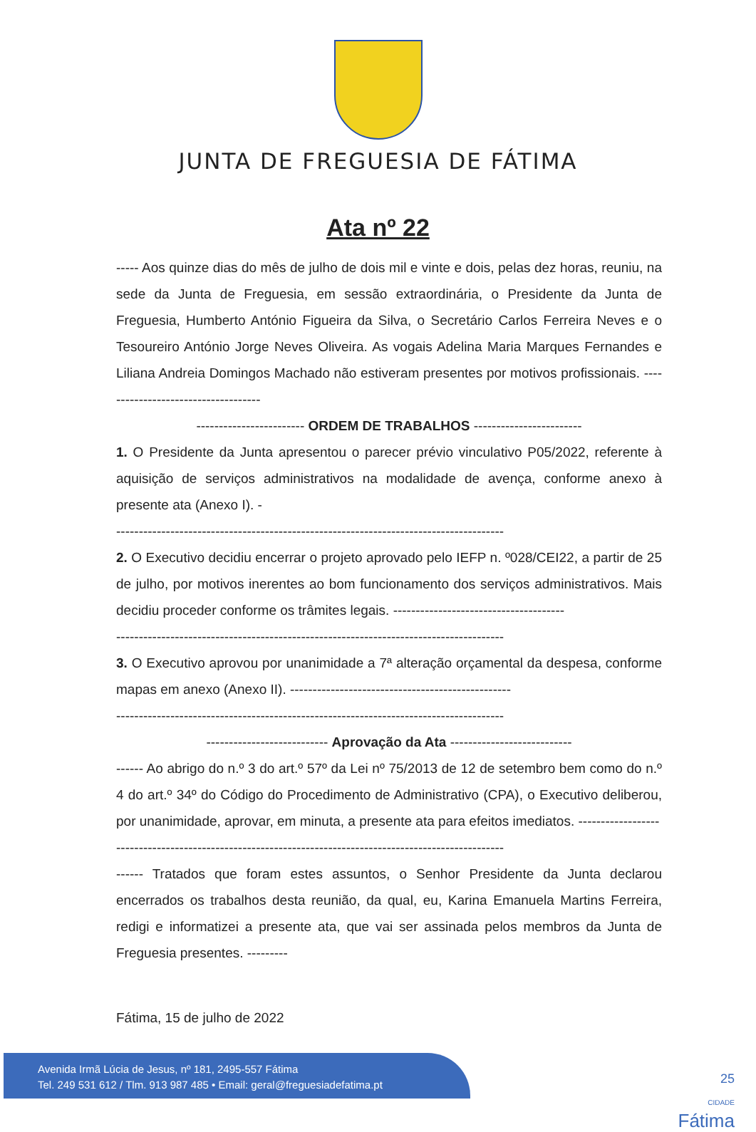JUNTA DE FREGUESIA DE FÁTIMA
Ata nº 22
----- Aos quinze dias do mês de julho de dois mil e vinte e dois, pelas dez horas, reuniu, na sede da Junta de Freguesia, em sessão extraordinária, o Presidente da Junta de Freguesia, Humberto António Figueira da Silva, o Secretário Carlos Ferreira Neves e o Tesoureiro António Jorge Neves Oliveira. As vogais Adelina Maria Marques Fernandes e Liliana Andreia Domingos Machado não estiveram presentes por motivos profissionais. ------------------------------------
------------------------ ORDEM DE TRABALHOS ------------------------
1. O Presidente da Junta apresentou o parecer prévio vinculativo P05/2022, referente à aquisição de serviços administrativos na modalidade de avença, conforme anexo à presente ata (Anexo I). -
--------------------------------------------------------------------------------------
2. O Executivo decidiu encerrar o projeto aprovado pelo IEFP n. º028/CEI22, a partir de 25 de julho, por motivos inerentes ao bom funcionamento dos serviços administrativos. Mais decidiu proceder conforme os trâmites legais. --------------------------------------
--------------------------------------------------------------------------------------
3. O Executivo aprovou por unanimidade a 7ª alteração orçamental da despesa, conforme mapas em anexo (Anexo II). -------------------------------------------------
--------------------------------------------------------------------------------------
--------------------------- Aprovação da Ata ---------------------------
------ Ao abrigo do n.º 3 do art.º 57º da Lei nº 75/2013 de 12 de setembro bem como do n.º 4 do art.º 34º do Código do Procedimento de Administrativo (CPA), o Executivo deliberou, por unanimidade, aprovar, em minuta, a presente ata para efeitos imediatos. ------------------
--------------------------------------------------------------------------------------
------ Tratados que foram estes assuntos, o Senhor Presidente da Junta declarou encerrados os trabalhos desta reunião, da qual, eu, Karina Emanuela Martins Ferreira, redigi e informatizei a presente ata, que vai ser assinada pelos membros da Junta de Freguesia presentes. ---------
Fátima, 15 de julho de 2022
Avenida Irmã Lúcia de Jesus, nº 181, 2495-557 Fátima
Tel. 249 531 612 / Tlm. 913 987 485 • Email: geral@freguesiadefatima.pt
25
CIDADE
Fátima